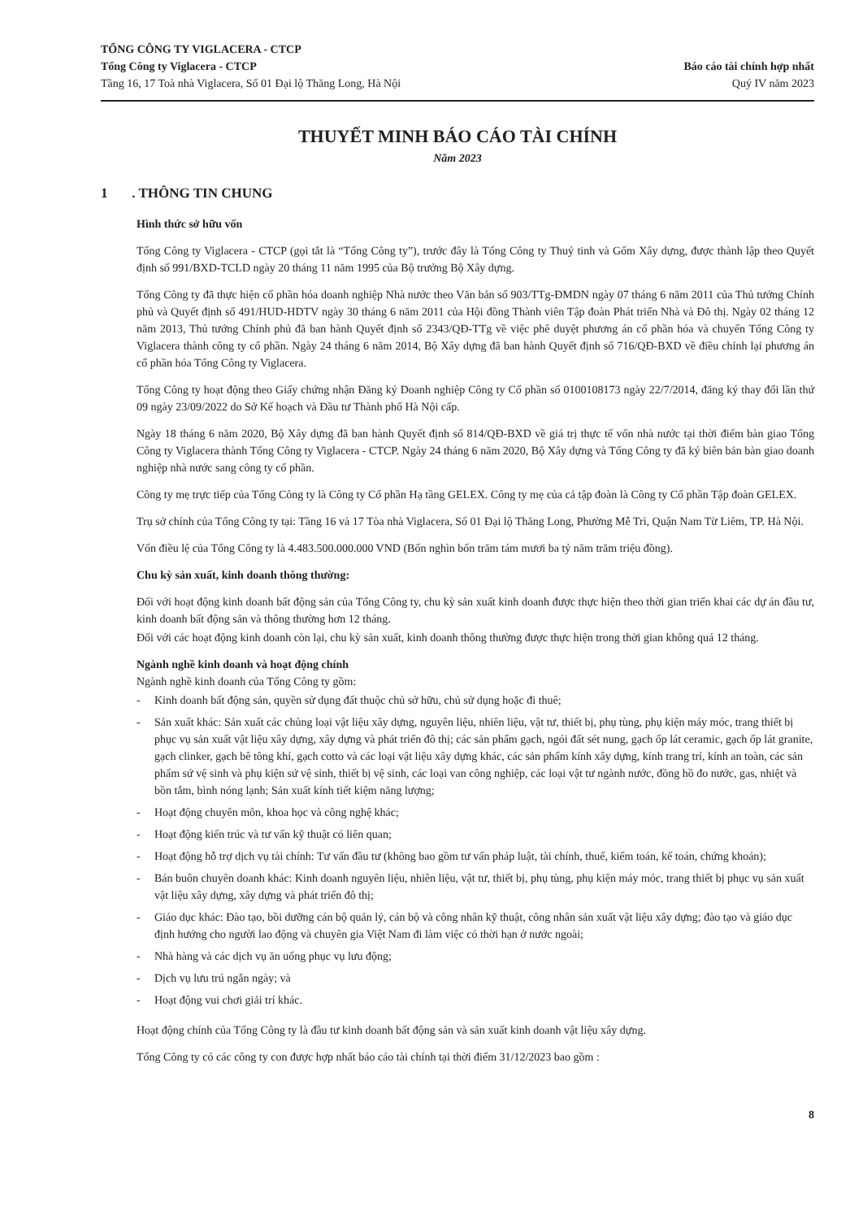TỔNG CÔNG TY VIGLACERA - CTCP
Tổng Công ty Viglacera - CTCP
Tầng 16, 17 Toà nhà Viglacera, Số 01 Đại lộ Thăng Long, Hà Nội
Báo cáo tài chính hợp nhất
Quý IV năm 2023
THUYẾT MINH BÁO CÁO TÀI CHÍNH
Năm 2023
1 . THÔNG TIN CHUNG
Hình thức sở hữu vốn
Tổng Công ty Viglacera - CTCP (gọi tắt là “Tổng Công ty”), trước đây là Tổng Công ty Thuỷ tinh và Gốm Xây dựng, được thành lập theo Quyết định số 991/BXD-TCLD ngày 20 tháng 11 năm 1995 của Bộ trưởng Bộ Xây dựng.
Tổng Công ty đã thực hiện cổ phần hóa doanh nghiệp Nhà nước theo Văn bản số 903/TTg-ĐMDN ngày 07 tháng 6 năm 2011 của Thủ tướng Chính phủ và Quyết định số 491/HUD-HDTV ngày 30 tháng 6 năm 2011 của Hội đồng Thành viên Tập đoàn Phát triển Nhà và Đô thị. Ngày 02 tháng 12 năm 2013, Thủ tướng Chính phủ đã ban hành Quyết định số 2343/QĐ-TTg về việc phê duyệt phương án cổ phần hóa và chuyển Tổng Công ty Viglacera thành công ty cổ phần. Ngày 24 tháng 6 năm 2014, Bộ Xây dựng đã ban hành Quyết định số 716/QĐ-BXD về điều chỉnh lại phương án cổ phần hóa Tổng Công ty Viglacera.
Tổng Công ty hoạt động theo Giấy chứng nhận Đăng ký Doanh nghiệp Công ty Cổ phần số 0100108173 ngày 22/7/2014, đăng ký thay đổi lần thứ 09 ngày 23/09/2022 do Sở Kế hoạch và Đầu tư Thành phố Hà Nội cấp.
Ngày 18 tháng 6 năm 2020, Bộ Xây dựng đã ban hành Quyết định số 814/QĐ-BXD về giá trị thực tế vốn nhà nước tại thời điểm bàn giao Tổng Công ty Viglacera thành Tổng Công ty Viglacera - CTCP. Ngày 24 tháng 6 năm 2020, Bộ Xây dựng và Tổng Công ty đã ký biên bản bàn giao doanh nghiệp nhà nước sang công ty cổ phần.
Công ty mẹ trực tiếp của Tổng Công ty là Công ty Cổ phần Hạ tầng GELEX. Công ty mẹ của cả tập đoàn là Công ty Cổ phần Tập đoàn GELEX.
Trụ sở chính của Tổng Công ty tại: Tầng 16 và 17 Tòa nhà Viglacera, Số 01 Đại lộ Thăng Long, Phường Mễ Trì, Quận Nam Từ Liêm, TP. Hà Nội.
Vốn điều lệ của Tổng Công ty là 4.483.500.000.000 VND (Bốn nghìn bốn trăm tám mươi ba tỷ năm trăm triệu đồng).
Chu kỳ sản xuất, kinh doanh thông thường:
Đối với hoạt động kinh doanh bất động sản của Tổng Công ty, chu kỳ sản xuất kinh doanh được thực hiện theo thời gian triển khai các dự án đầu tư, kinh doanh bất động sản và thông thường hơn 12 tháng.
Đối với các hoạt động kinh doanh còn lại, chu kỳ sản xuất, kinh doanh thông thường được thực hiện trong thời gian không quá 12 tháng.
Ngành nghề kinh doanh và hoạt động chính
Ngành nghề kinh doanh của Tổng Công ty gồm:
- Kinh doanh bất động sản, quyền sử dụng đất thuộc chủ sở hữu, chủ sử dụng hoặc đi thuê;
- Sản xuất khác: Sản xuất các chủng loại vật liệu xây dựng, nguyên liệu, nhiên liệu, vật tư, thiết bị, phụ tùng, phụ kiện máy móc, trang thiết bị phục vụ sản xuất vật liệu xây dựng, xây dựng và phát triển đô thị; các sản phẩm gạch, ngói đất sét nung, gạch ốp lát ceramic, gạch ốp lát granite, gạch clinker, gạch bê tông khí, gạch cotto và các loại vật liệu xây dựng khác, các sản phẩm kính xây dựng, kính trang trí, kính an toàn, các sản phẩm sứ vệ sinh và phụ kiện sứ vệ sinh, thiết bị vệ sinh, các loại van công nghiệp, các loại vật tư ngành nước, đồng hồ đo nước, gas, nhiệt và bồn tắm, bình nóng lạnh; Sản xuất kính tiết kiệm năng lượng;
- Hoạt động chuyên môn, khoa học và công nghệ khác;
- Hoạt động kiến trúc và tư vấn kỹ thuật có liên quan;
- Hoạt động hỗ trợ dịch vụ tài chính: Tư vấn đầu tư (không bao gồm tư vấn pháp luật, tài chính, thuế, kiểm toán, kế toán, chứng khoán);
- Bán buôn chuyên doanh khác: Kinh doanh nguyên liệu, nhiên liệu, vật tư, thiết bị, phụ tùng, phụ kiện máy móc, trang thiết bị phục vụ sản xuất vật liệu xây dựng, xây dựng và phát triển đô thị;
- Giáo dục khác: Đào tạo, bồi dưỡng cán bộ quản lý, cán bộ và công nhân kỹ thuật, công nhân sản xuất vật liệu xây dựng; đào tạo và giáo dục định hướng cho người lao động và chuyên gia Việt Nam đi làm việc có thời hạn ở nước ngoài;
- Nhà hàng và các dịch vụ ăn uống phục vụ lưu động;
- Dịch vụ lưu trú ngắn ngày; và
- Hoạt động vui chơi giải trí khác.
Hoạt động chính của Tổng Công ty là đầu tư kinh doanh bất động sản và sản xuất kinh doanh vật liệu xây dựng.
Tổng Công ty có các công ty con được hợp nhất báo cáo tài chính tại thời điểm 31/12/2023 bao gồm :
8